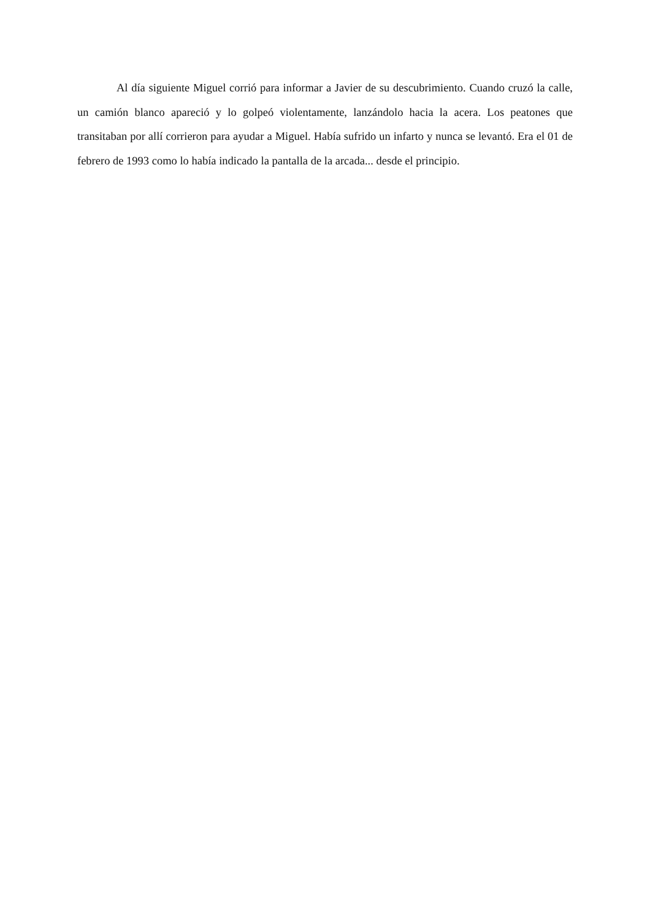Al día siguiente Miguel corrió para informar a Javier de su descubrimiento. Cuando cruzó la calle, un camión blanco apareció y lo golpeó violentamente, lanzándolo hacia la acera. Los peatones que transitaban por allí corrieron para ayudar a Miguel. Había sufrido un infarto y nunca se levantó. Era el 01 de febrero de 1993 como lo había indicado la pantalla de la arcada... desde el principio.